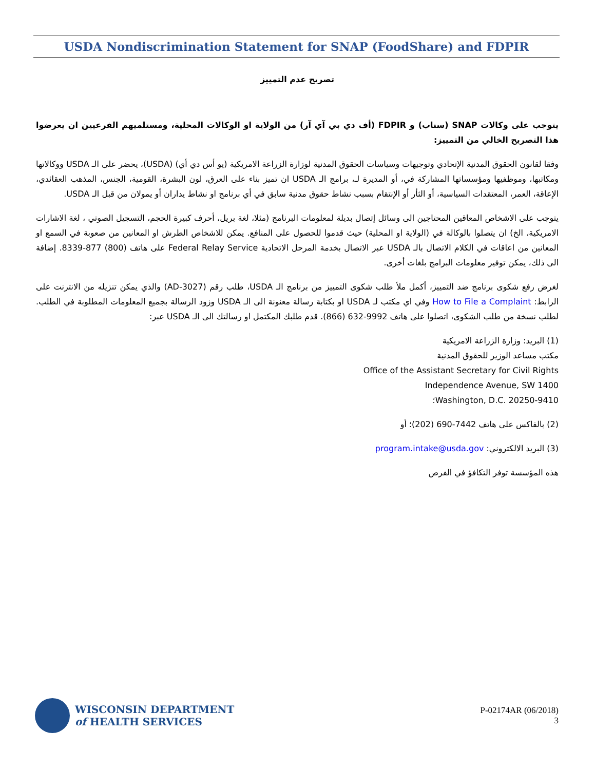USDA Nondiscrimination Statement for SNAP (FoodShare) and FDPIR
تصريح عدم التمييز
يتوجب على وكالات SNAP (سناب) و FDPIR (أف دي بي آي آر) من الولاية او الوكالات المحلية، ومستلميهم الفرعيين ان يعرضوا هذا التصريح الخالي من التمييز:
وفقا لقانون الحقوق المدنية الإتحادي وتوجيهات وسياسات الحقوق المدنية لوزارة الزراعة الامريكية (يو أس دي أي) (USDA)، يحضر على الـ USDA ووكالاتها ومكاتبها، وموظفيها ومؤسساتها المشاركة في، أو المديرة لـ، برامج الـ USDA ان تميز بناء على العرق، لون البشرة، القومية، الجنس، المذهب العقائدي، الإعاقة، العمر، المعتقدات السياسية، أو الثأر أو الإنتقام بسبب نشاط حقوق مدنية سابق في أي برنامج او نشاط يداران أو يمولان من قبل الـ USDA.
يتوجب على الاشخاص المعاقين المحتاجين الى وسائل إتصال بديلة لمعلومات البرنامج (مثلا، لغة بريل، أحرف كبيرة الحجم، التسجيل الصوتي ، لغة الاشارات الامريكية، الخ) ان يتصلوا بالوكالة في (الولاية او المحلية) حيث قدموا للحصول على المنافع. يمكن للاشخاص الطرش او المعانين من صعوبة في السمع او المعانين من اعاقات في الكلام الاتصال بالـ USDA عبر الاتصال بخدمة المرحل الاتحادية Federal Relay Service على هاتف (800) 877-8339. إضافة الى ذلك، يمكن توفير معلومات البرامج بلغات أخرى.
لغرض رفع شكوى برنامج ضد التمييز، أكمل ملأ طلب شكوى التمييز من برنامج الـ USDA، طلب رقم (AD-3027) والذي يمكن تنزيله من الانترنت على الرابط: How to File a Complaint وفي اي مكتب لـ USDA او بكتابة رسالة معنونة الى الـ USDA وزود الرسالة بجميع المعلومات المطلوبة في الطلب. لطلب نسخة من طلب الشكوى، اتصلوا على هاتف 9992-632 (866). قدم طلبك المكتمل او رسالتك الى الـ USDA عبر:
(1) البريد: وزارة الزراعة الامريكية
مكتب مساعد الوزير للحقوق المدنية
Office of the Assistant Secretary for Civil Rights
1400 Independence Avenue, SW
Washington, D.C. 20250-9410؛
(2) بالفاكس على هاتف 7442-690 (202)؛ أو
(3) البريد الالكتروني: program.intake@usda.gov
هذه المؤسسة توفر التكافؤ في الفرص
WISCONSIN DEPARTMENT
of HEALTH SERVICES
P-02174AR (06/2018)
3